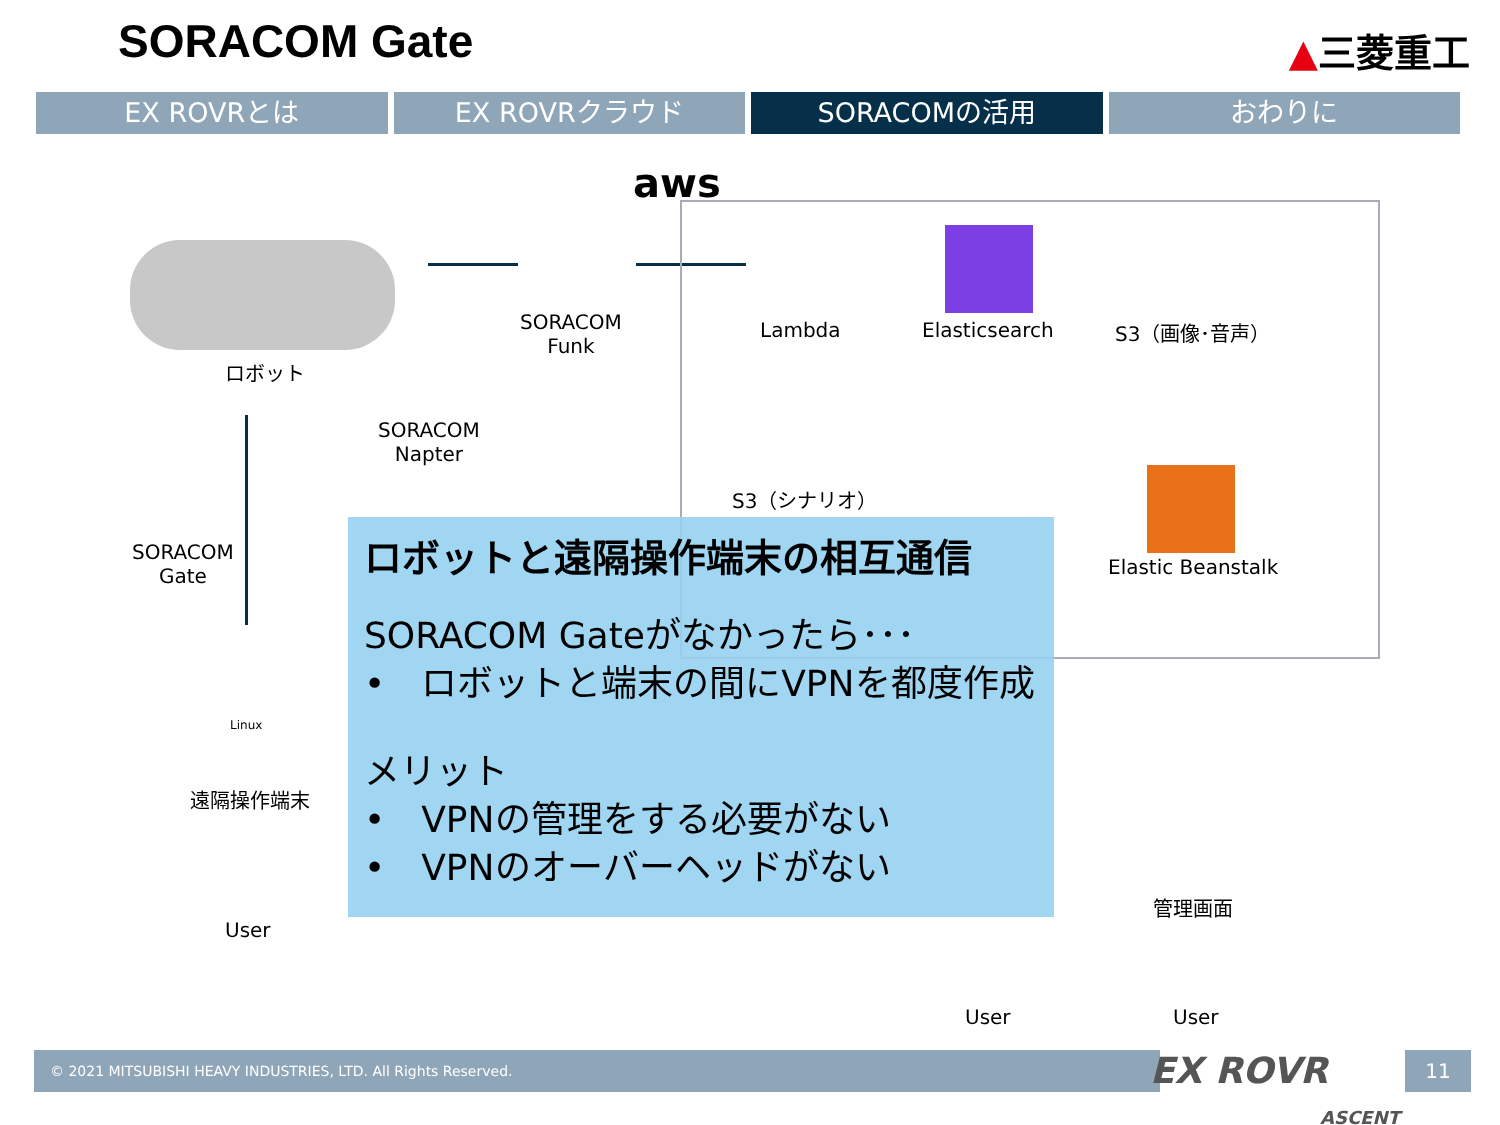SORACOM Gate ▲三菱重工
EX ROVRとは EX ROVRクラウド SORACOMの活用 おわりに
aws
ロボット
SORACOM
Funk
SORACOM
Napter
Lambda Elasticsearch S3（画像･音声）
S3（シナリオ）
SORACOM
Gate
Elastic Beanstalk
Linux
遠隔操作端末
User
管理画面
User User
ロボットと遠隔操作端末の相互通信
SORACOM Gateがなかったら･･･
•　ロボットと端末の間にVPNを都度作成
メリット
•　VPNの管理をする必要がない
•　VPNのオーバーヘッドがない
© 2021 MITSUBISHI HEAVY INDUSTRIES, LTD. All Rights Reserved.
EX ROVR
ASCENT
11